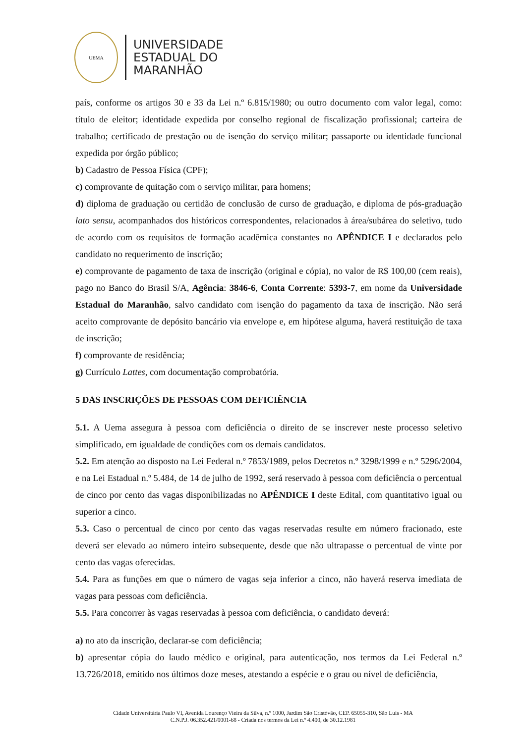UEMA
UNIVERSIDADE
ESTADUAL DO
MARANHÃO
país, conforme os artigos 30 e 33 da Lei n.º 6.815/1980; ou outro documento com valor legal, como: título de eleitor; identidade expedida por conselho regional de fiscalização profissional; carteira de trabalho; certificado de prestação ou de isenção do serviço militar; passaporte ou identidade funcional expedida por órgão público;
b) Cadastro de Pessoa Física (CPF);
c) comprovante de quitação com o serviço militar, para homens;
d) diploma de graduação ou certidão de conclusão de curso de graduação, e diploma de pós-graduação lato sensu, acompanhados dos históricos correspondentes, relacionados à área/subárea do seletivo, tudo de acordo com os requisitos de formação acadêmica constantes no APÊNDICE I e declarados pelo candidato no requerimento de inscrição;
e) comprovante de pagamento de taxa de inscrição (original e cópia), no valor de R$ 100,00 (cem reais), pago no Banco do Brasil S/A, Agência: 3846-6, Conta Corrente: 5393-7, em nome da Universidade Estadual do Maranhão, salvo candidato com isenção do pagamento da taxa de inscrição. Não será aceito comprovante de depósito bancário via envelope e, em hipótese alguma, haverá restituição de taxa de inscrição;
f) comprovante de residência;
g) Currículo Lattes, com documentação comprobatória.
5 DAS INSCRIÇÕES DE PESSOAS COM DEFICIÊNCIA
5.1. A Uema assegura à pessoa com deficiência o direito de se inscrever neste processo seletivo simplificado, em igualdade de condições com os demais candidatos.
5.2. Em atenção ao disposto na Lei Federal n.º 7853/1989, pelos Decretos n.º 3298/1999 e n.º 5296/2004, e na Lei Estadual n.º 5.484, de 14 de julho de 1992, será reservado à pessoa com deficiência o percentual de cinco por cento das vagas disponibilizadas no APÊNDICE I deste Edital, com quantitativo igual ou superior a cinco.
5.3. Caso o percentual de cinco por cento das vagas reservadas resulte em número fracionado, este deverá ser elevado ao número inteiro subsequente, desde que não ultrapasse o percentual de vinte por cento das vagas oferecidas.
5.4. Para as funções em que o número de vagas seja inferior a cinco, não haverá reserva imediata de vagas para pessoas com deficiência.
5.5. Para concorrer às vagas reservadas à pessoa com deficiência, o candidato deverá:
a) no ato da inscrição, declarar-se com deficiência;
b) apresentar cópia do laudo médico e original, para autenticação, nos termos da Lei Federal n.º 13.726/2018, emitido nos últimos doze meses, atestando a espécie e o grau ou nível de deficiência,
Cidade Universitária Paulo VI, Avenida Lourenço Vieira da Silva, n.º 1000, Jardim São Cristóvão, CEP. 65055-310, São Luís - MA
C.N.P.J. 06.352.421/0001-68 - Criada nos termos da Lei n.º 4.400, de 30.12.1981